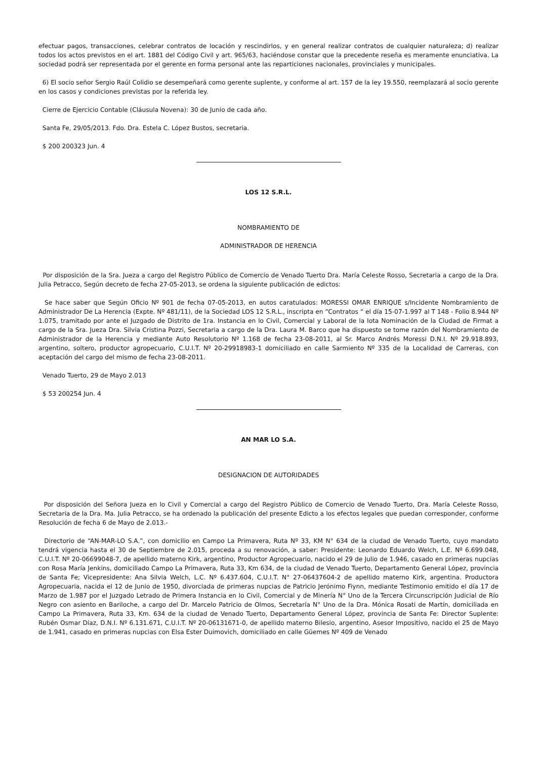efectuar pagos, transacciones, celebrar contratos de locación y rescindirlos, y en general realizar contratos de cualquier naturaleza; d) realizar todos los actos previstos en el art. 1881 del Código Civil y art. 965/63, haciéndose constar que la precedente reseña es meramente enunciativa. La sociedad podrá ser representada por el gerente en forma personal ante las reparticiones nacionales, provinciales y municipales.
6) El socio señor Sergio Raúl Colidio se desempeñará como gerente suplente, y conforme al art. 157 de la ley 19.550, reemplazará al socio gerente en los casos y condiciones previstas por la referida ley.
Cierre de Ejercicio Contable (Cláusula Novena): 30 de Junio de cada año.
Santa Fe, 29/05/2013. Fdo. Dra. Estela C. López Bustos, secretaria.
$ 200 200323 Jun. 4
LOS 12 S.R.L.
NOMBRAMIENTO DE
ADMINISTRADOR DE HERENCIA
Por disposición de la Sra. Jueza a cargo del Registro Público de Comercio de Venado Tuerto Dra. María Celeste Rosso, Secretaria a cargo de la Dra. Julia Petracco, Según decreto de fecha 27-05-2013, se ordena la siguiente publicación de edictos:
Se hace saber que Según Oficio Nº 901 de fecha 07-05-2013, en autos caratulados: MORESSI OMAR ENRIQUE s/Incidente Nombramiento de Administrador De La Herencia (Expte. Nº 481/11), de la Sociedad LOS 12 S.R.L., inscripta en “Contratos “ el día 15-07-1.997 al T 148 - Folio 8.944 Nº 1.075, tramitado por ante el Juzgado de Distrito de 1ra. Instancia en lo Civil, Comercial y Laboral de la Iota Nominación de la Ciudad de Firmat a cargo de la Sra. Jueza Dra. Silvia Cristina Pozzi, Secretaria a cargo de la Dra. Laura M. Barco que ha dispuesto se tome razón del Nombramiento de Administrador de la Herencia y mediante Auto Resolutorio Nº 1.168 de fecha 23-08-2011, al Sr. Marco Andrés Moressi D.N.I. Nº 29.918.893, argentino, soltero, productor agropecuario, C.U.I.T. Nº 20-29918983-1 domiciliado en calle Sarmiento Nº 335 de la Localidad de Carreras, con aceptación del cargo del mismo de fecha 23-08-2011.
Venado Tuerto, 29 de Mayo 2.013
$ 53 200254 Jun. 4
AN MAR LO S.A.
DESIGNACION DE AUTORIDADES
Por disposición del Señora Jueza en lo Civil y Comercial a cargo del Registro Público de Comercio de Venado Tuerto, Dra. María Celeste Rosso, Secretaria de la Dra. Ma. Julia Petracco, se ha ordenado la publicación del presente Edicto a los efectos legales que puedan corresponder, conforme Resolución de fecha 6 de Mayo de 2.013.-
Directorio de “AN-MAR-LO S.A.”, con domicilio en Campo La Primavera, Ruta Nº 33, KM N° 634 de la ciudad de Venado Tuerto, cuyo mandato tendrá vigencia hasta el 30 de Septiembre de 2.015, proceda a su renovación, a saber: Presidente: Leonardo Eduardo Welch, L.E. Nº 6.699.048, C.U.I.T. Nº 20-06699048-7, de apellido materno Kirk, argentino, Productor Agropecuario, nacido el 29 de Julio de 1.946, casado en primeras nupcias con Rosa María Jenkins, domiciliado Campo La Primavera, Ruta 33, Km 634, de la ciudad de Venado Tuerto, Departamento General López, provincia de Santa Fe; Vicepresidente: Ana Silvia Welch, L.C. Nº 6.437.604, C.U.I.T. N° 27-06437604-2 de apellido materno Kirk, argentina. Productora Agropecuaria, nacida el 12 de Junio de 1950, divorciada de primeras nupcias de Patricio Jerónimo Fiynn, mediante Testimonio emitido el día 17 de Marzo de 1.987 por el Juzgado Letrado de Primera Instancia en lo Civil, Comercial y de Minería N° Uno de la Tercera Circunscripción Judicial de Río Negro con asiento en Bariloche, a cargo del Dr. Marcelo Patricio de Olmos, Secretaría N° Uno de la Dra. Mónica Rosati de Martín, domiciliada en Campo La Primavera, Ruta 33, Km. 634 de la ciudad de Venado Tuerto, Departamento General López, provincia de Santa Fe: Director Suplente: Rubén Osmar Díaz, D.N.I. Nº 6.131.671, C.U.I.T. Nº 20-06131671-0, de apellido materno Bilesio, argentino, Asesor Impositivo, nacido el 25 de Mayo de 1.941, casado en primeras nupcias con Elsa Ester Duimovich, domiciliado en calle Güemes Nº 409 de Venado